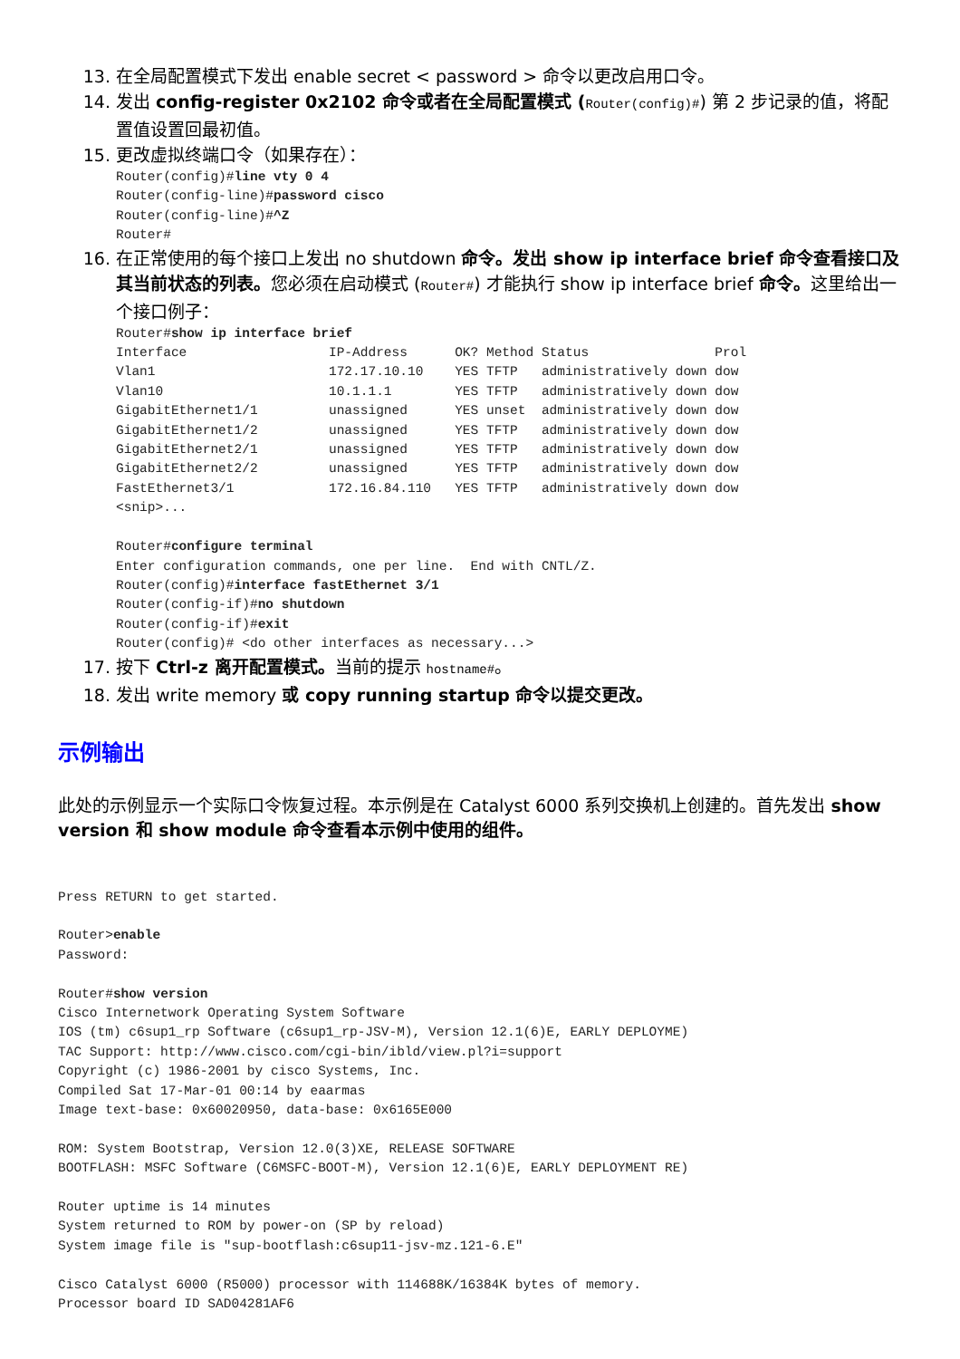13. 在全局配置模式下发出 enable secret < password > 命令以更改启用口令。
14. 发出 config-register 0x2102 命令或者在全局配置模式 (Router(config)#) 第 2 步记录的值，将配置值设置回最初值。
15. 更改虚拟终端口令（如果存在）：
Router(config)#line vty 0 4
Router(config-line)#password cisco
Router(config-line)#^Z
Router#
16. 在正常使用的每个接口上发出 no shutdown 命令。发出 show ip interface brief 命令查看接口及其当前状态的列表。您必须在启动模式 (Router#) 才能执行 show ip interface brief 命令。这里给出一个接口例子：
Router#show ip interface brief
Interface                  IP-Address      OK? Method Status                Prol
Vlan1                      172.17.10.10    YES TFTP   administratively down dow
Vlan10                     10.1.1.1        YES TFTP   administratively down dow
GigabitEthernet1/1         unassigned      YES unset  administratively down dow
GigabitEthernet1/2         unassigned      YES TFTP   administratively down dow
GigabitEthernet2/1         unassigned      YES TFTP   administratively down dow
GigabitEthernet2/2         unassigned      YES TFTP   administratively down dow
FastEthernet3/1            172.16.84.110   YES TFTP   administratively down dow
<snip>...

Router#configure terminal
Enter configuration commands, one per line.  End with CNTL/Z.
Router(config)#interface fastEthernet 3/1
Router(config-if)#no shutdown
Router(config-if)#exit
Router(config)# <do other interfaces as necessary...>
17. 按下 Ctrl-z 离开配置模式。当前的提示 hostname#。
18. 发出 write memory 或 copy running startup 命令以提交更改。
示例输出
此处的示例显示一个实际口令恢复过程。本示例是在 Catalyst 6000 系列交换机上创建的。首先发出 show version 和 show module 命令查看本示例中使用的组件。
Press RETURN to get started.

Router>enable
Password:

Router#show version
Cisco Internetwork Operating System Software
IOS (tm) c6sup1_rp Software (c6sup1_rp-JSV-M), Version 12.1(6)E, EARLY DEPLOYME)
TAC Support: http://www.cisco.com/cgi-bin/ibld/view.pl?i=support
Copyright (c) 1986-2001 by cisco Systems, Inc.
Compiled Sat 17-Mar-01 00:14 by eaarmas
Image text-base: 0x60020950, data-base: 0x6165E000

ROM: System Bootstrap, Version 12.0(3)XE, RELEASE SOFTWARE
BOOTFLASH: MSFC Software (C6MSFC-BOOT-M), Version 12.1(6)E, EARLY DEPLOYMENT RE)

Router uptime is 14 minutes
System returned to ROM by power-on (SP by reload)
System image file is "sup-bootflash:c6sup11-jsv-mz.121-6.E"

Cisco Catalyst 6000 (R5000) processor with 114688K/16384K bytes of memory.
Processor board ID SAD04281AF6